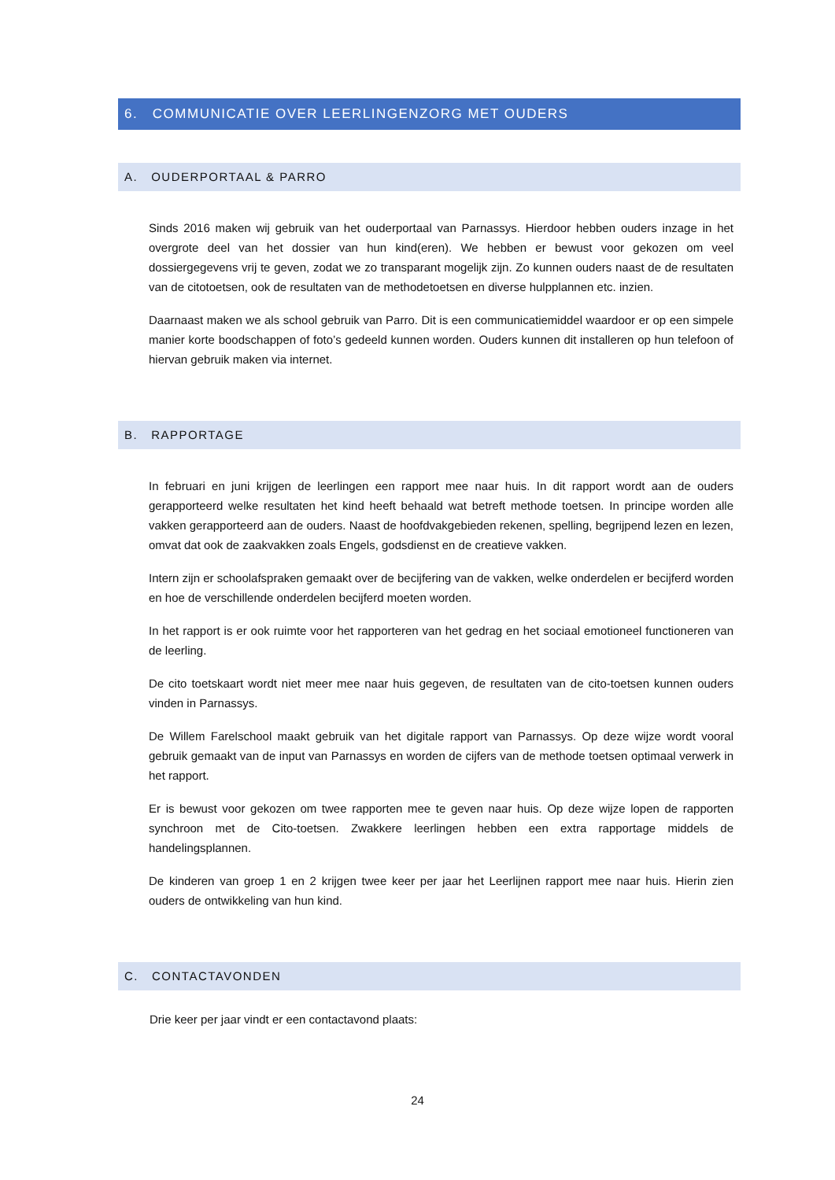6. COMMUNICATIE OVER LEERLINGENZORG MET OUDERS
A. OUDERPORTAAL & PARRO
Sinds 2016 maken wij gebruik van het ouderportaal van Parnassys. Hierdoor hebben ouders inzage in het overgrote deel van het dossier van hun kind(eren). We hebben er bewust voor gekozen om veel dossiergegevens vrij te geven, zodat we zo transparant mogelijk zijn. Zo kunnen ouders naast de de resultaten van de citotoetsen, ook de resultaten van de methodetoetsen en diverse hulpplannen etc. inzien.
Daarnaast maken we als school gebruik van Parro. Dit is een communicatiemiddel waardoor er op een simpele manier korte boodschappen of foto’s gedeeld kunnen worden. Ouders kunnen dit installeren op hun telefoon of hiervan gebruik maken via internet.
B. RAPPORTAGE
In februari en juni krijgen de leerlingen een rapport mee naar huis. In dit rapport wordt aan de ouders gerapporteerd welke resultaten het kind heeft behaald wat betreft methode toetsen. In principe worden alle vakken gerapporteerd aan de ouders. Naast de hoofdvakgebieden rekenen, spelling, begrijpend lezen en lezen, omvat dat ook de zaakvakken zoals Engels, godsdienst en de creatieve vakken.
Intern zijn er schoolafspraken gemaakt over de becijfering van de vakken, welke onderdelen er becijferd worden en hoe de verschillende onderdelen becijferd moeten worden.
In het rapport is er ook ruimte voor het rapporteren van het gedrag en het sociaal emotioneel functioneren van de leerling.
De cito toetskaart wordt niet meer mee naar huis gegeven, de resultaten van de cito-toetsen kunnen ouders vinden in Parnassys.
De Willem Farelschool maakt gebruik van het digitale rapport van Parnassys. Op deze wijze wordt vooral gebruik gemaakt van de input van Parnassys en worden de cijfers van de methode toetsen optimaal verwerk in het rapport.
Er is bewust voor gekozen om twee rapporten mee te geven naar huis. Op deze wijze lopen de rapporten synchroon met de Cito-toetsen. Zwakkere leerlingen hebben een extra rapportage middels de handelingsplannen.
De kinderen van groep 1 en 2 krijgen twee keer per jaar het Leerlijnen rapport mee naar huis. Hierin zien ouders de ontwikkeling van hun kind.
C. CONTACTAVONDEN
Drie keer per jaar vindt er een contactavond plaats:
24